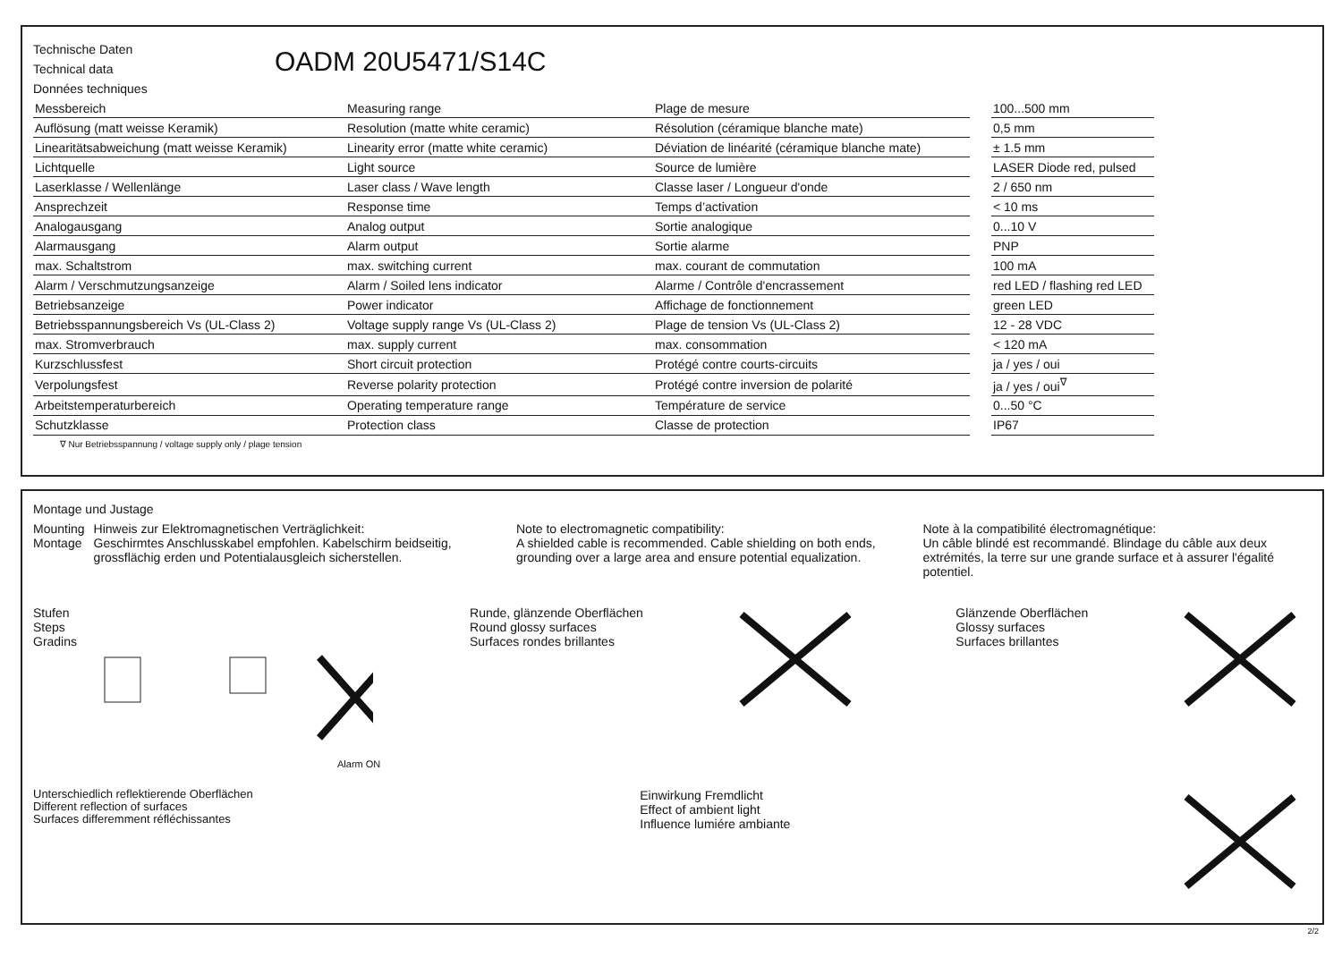Technische Daten
Technical data
Données techniques
OADM 20U5471/S14C
| Messbereich | Measuring range | Plage de mesure | | 100...500 mm |
| Auflösung (matt weisse Keramik) | Resolution (matte white ceramic) | Résolution (céramique blanche mate) | | 0,5 mm |
| Linearitätsabweichung (matt weisse Keramik) | Linearity error (matte white ceramic) | Déviation de linéarité (céramique blanche mate) | | ± 1.5 mm |
| Lichtquelle | Light source | Source de lumière | | LASER Diode red, pulsed |
| Laserklasse / Wellenlänge | Laser class / Wave length | Classe laser / Longueur d'onde | | 2 / 650 nm |
| Ansprechzeit | Response time | Temps d’activation | | < 10 ms |
| Analogausgang | Analog output | Sortie analogique | | 0...10 V |
| Alarmausgang | Alarm output | Sortie alarme | | PNP |
| max. Schaltstrom | max. switching current | max. courant de commutation | | 100 mA |
| Alarm / Verschmutzungsanzeige | Alarm / Soiled lens indicator | Alarme / Contrôle d'encrassement | | red LED / flashing red LED |
| Betriebsanzeige | Power indicator | Affichage de fonctionnement | | green LED |
| Betriebsspannungsbereich Vs (UL-Class 2) | Voltage supply range Vs (UL-Class 2) | Plage de tension Vs (UL-Class 2) | | 12 - 28 VDC |
| max. Stromverbrauch | max. supply current | max. consommation | | < 120 mA |
| Kurzschlussfest | Short circuit protection | Protégé contre courts-circuits | | ja / yes / oui |
| Verpolungsfest | Reverse polarity protection | Protégé contre inversion de polarité | | ja / yes / oui<sup>∇</sup> |
| Arbeitstemperaturbereich | Operating temperature range | Température de service | | 0...50 °C |
| Schutzklasse | Protection class | Classe de protection | | IP67 |
∇ Nur Betriebsspannung / voltage supply only / plage tension
Montage und Justage
Mounting
Montage Hinweis zur Elektromagnetischen Verträglichkeit:
Geschirmtes Anschlusskabel empfohlen. Kabelschirm beidseitig, grossflächig erden und Potentialausgleich sicherstellen.
Note to electromagnetic compatibility:
A shielded cable is recommended. Cable shielding on both ends, grounding over a large area and ensure potential equalization.
Note à la compatibilité électromagnétique:
Un câble blindé est recommandé. Blindage du câble aux deux extrémités, la terre sur une grande surface et à assurer l'égalité potentiel.
Stufen
Steps
Gradins Alarm ON
Runde, glänzende Oberflächen
Round glossy surfaces
Surfaces rondes brillantes
Glänzende Oberflächen
Glossy surfaces
Surfaces brillantes
Unterschiedlich reflektierende Oberflächen
Different reflection of surfaces
Surfaces differemment réfléchissantes
Einwirkung Fremdlicht
Effect of ambient light
Influence lumiére ambiante
2/2